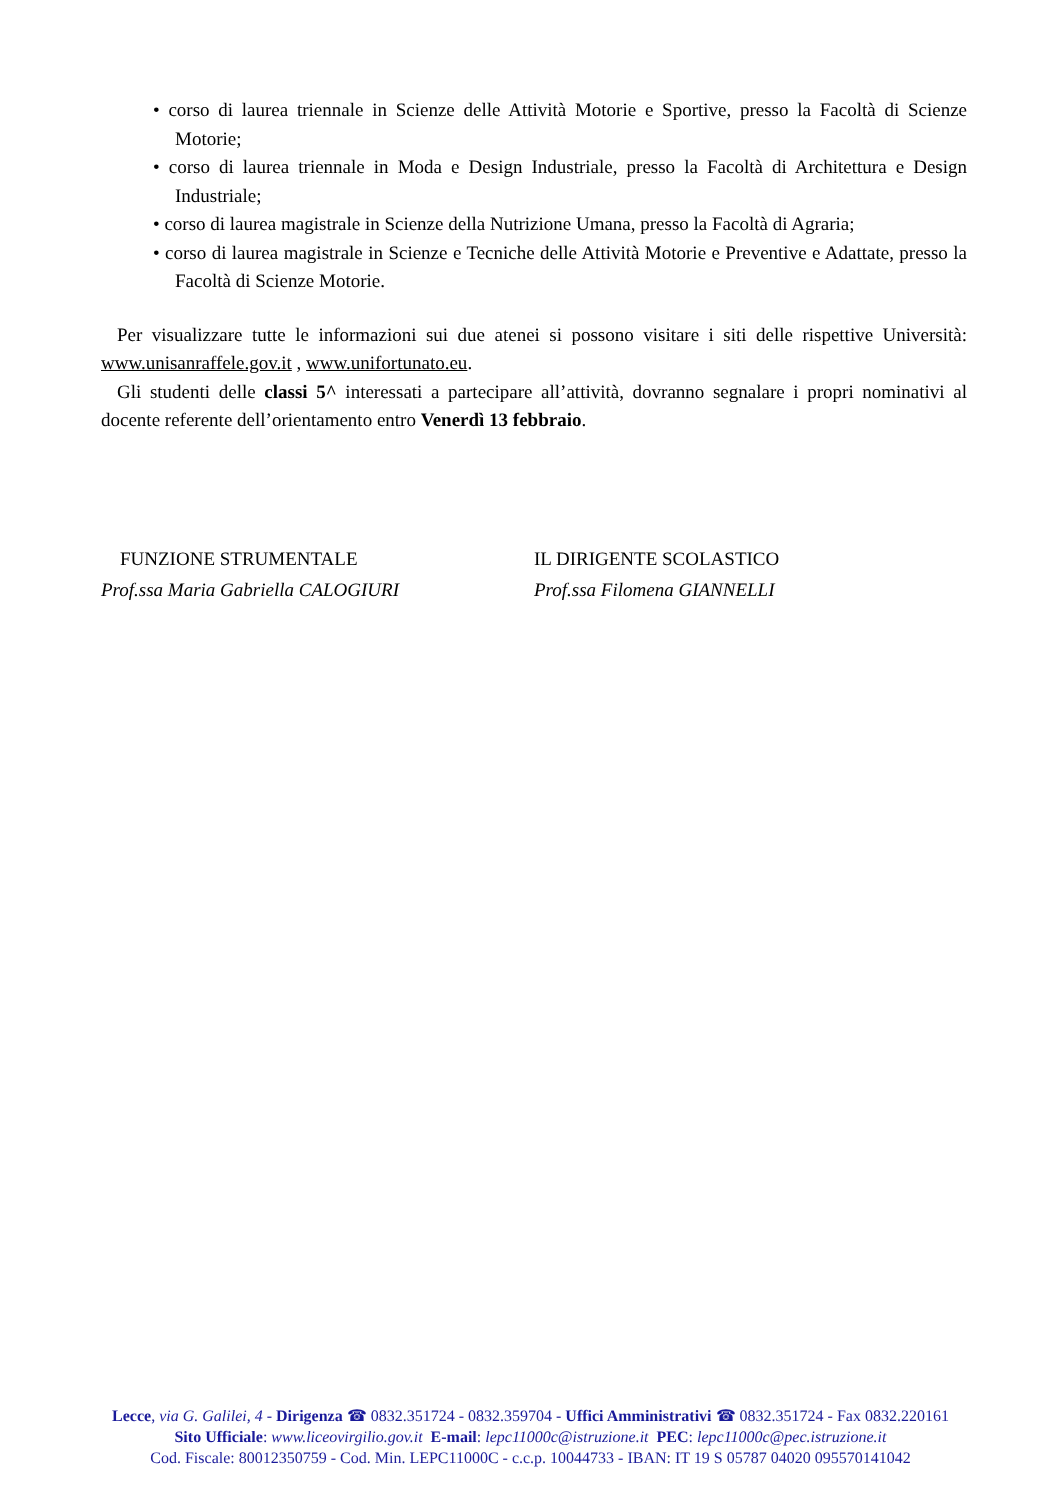• corso di laurea triennale in Scienze delle Attività Motorie e Sportive, presso la Facoltà di Scienze Motorie;
• corso di laurea triennale in Moda e Design Industriale, presso la Facoltà di Architettura e Design Industriale;
• corso di laurea magistrale in Scienze della Nutrizione Umana, presso la Facoltà di Agraria;
• corso di laurea magistrale in Scienze e Tecniche delle Attività Motorie e Preventive e Adattate, presso la Facoltà di Scienze Motorie.
Per visualizzare tutte le informazioni sui due atenei si possono visitare i siti delle rispettive Università: www.unisanraffele.gov.it , www.unifortunato.eu.
Gli studenti delle classi 5^ interessati a partecipare all’attività, dovranno segnalare i propri nominativi al docente referente dell’orientamento entro Venerdì 13 febbraio.
FUNZIONE STRUMENTALE
Prof.ssa Maria Gabriella CALOGIURI
IL DIRIGENTE SCOLASTICO
Prof.ssa Filomena GIANNELLI
Lecce, via G. Galilei, 4 - Dirigenza ☎ 0832.351724 - 0832.359704 - Uffici Amministrativi ☎ 0832.351724 - Fax 0832.220161
Sito Ufficiale: www.liceovirgilio.gov.it E-mail: lepc11000c@istruzione.it PEC: lepc11000c@pec.istruzione.it
Cod. Fiscale: 80012350759 - Cod. Min. LEPC11000C - c.c.p. 10044733 - IBAN: IT 19 S 05787 04020 095570141042